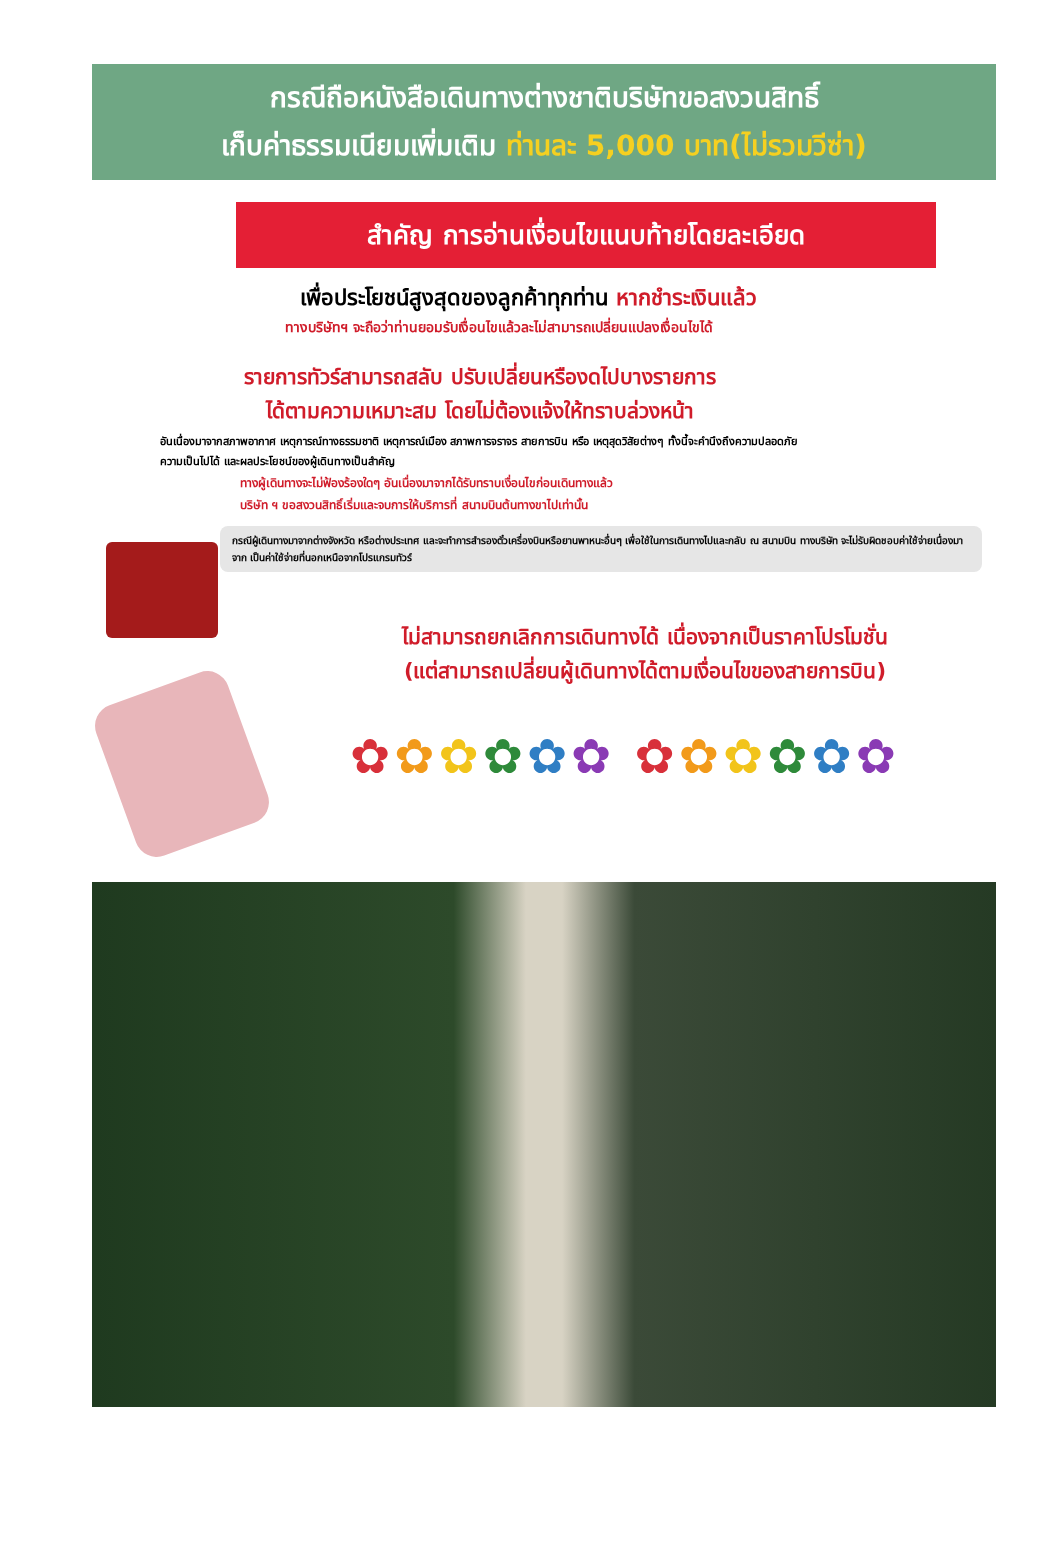กรณีถือหนังสือเดินทางต่างชาติบริษัทขอสงวนสิทธิ์
เก็บค่าธรรมเนียมเพิ่มเติม ท่านละ 5,000 บาท(ไม่รวมวีซ่า)
สำคัญ การอ่านเงื่อนไขแนบท้ายโดยละเอียด
เพื่อประโยชน์สูงสุดของลูกค้าทุกท่าน หากชำระเงินแล้ว
ทางบริษัทฯ จะถือว่าท่านยอมรับเงื่อนไขแล้วละไม่สามารถเปลี่ยนแปลงเงื่อนไขได้
รายการทัวร์สามารถสลับ ปรับเปลี่ยนหรืองดไปบางรายการ
ได้ตามความเหมาะสม โดยไม่ต้องแจ้งให้ทราบล่วงหน้า
อันเนื่องมาจากสภาพอากาศ เหตุการณ์ทางธรรมชาติ เหตุการณ์เมือง สภาพการจราจร สายการบิน หรือ เหตุสุดวิสัยต่างๆ ทั้งนี้จะคำนึงถึงความปลอดภัย ความเป็นไปได้ และผลประโยชน์ของผู้เดินทางเป็นสำคัญ
ทางผู้เดินทางจะไม่ฟ้องร้องใดๆ อันเนื่องมาจากได้รับทราบเงื่อนไขก่อนเดินทางแล้ว
บริษัท ฯ ขอสงวนสิทธิ์เริ่มและจบการให้บริการที่ สนามบินต้นทางขาไปเท่านั้น
กรณีผู้เดินทางมาจากต่างจังหวัด หรือต่างประเทศ และจะทำการสำรองตั๋วเครื่องบินหรือยานพาหนะอื่นๆ เพื่อใช้ในการเดินทางไปและกลับ ณ สนามบิน ทางบริษัท จะไม่รับผิดชอบค่าใช้จ่ายเนื่องมาจาก เป็นค่าใช้จ่ายที่นอกเหนือจากโปรแกรมทัวร์
ไม่สามารถยกเลิกการเดินทางได้ เนื่องจากเป็นราคาโปรโมชั่น
(แต่สามารถเปลี่ยนผู้เดินทางได้ตามเงื่อนไขของสายการบิน)
✿✿✿✿✿✿ ✿✿✿✿✿✿